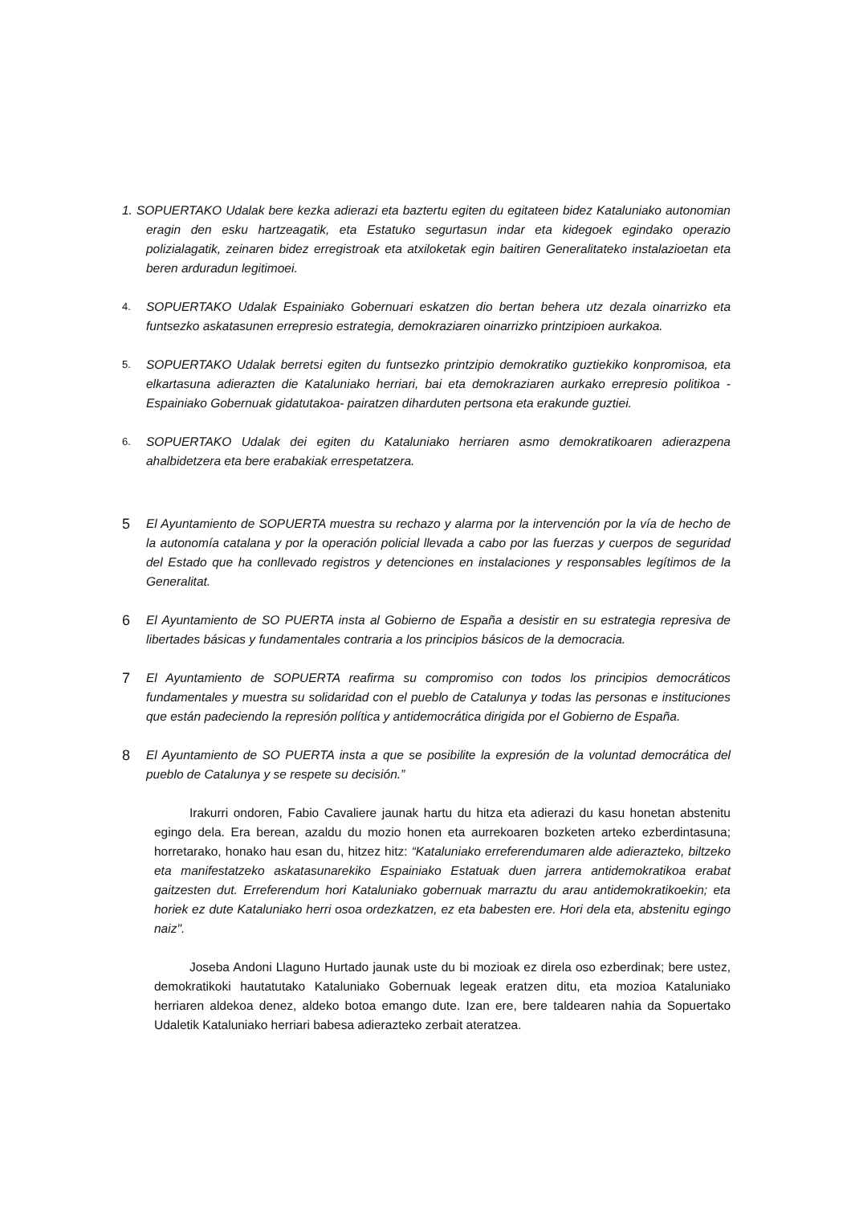1. SOPUERTAKO Udalak bere kezka adierazi eta baztertu egiten du egitateen bidez Kataluniako autonomian eragin den esku hartzeagatik, eta Estatuko segurtasun indar eta kidegoek egindako operazio polizialagatik, zeinaren bidez erregistroak eta atxiloketak egin baitiren Generalitateko instalazioetan eta beren arduradun legitimoei.
4. SOPUERTAKO Udalak Espainiako Gobernuari eskatzen dio bertan behera utz dezala oinarrizko eta funtsezko askatasunen errepresio estrategia, demokraziaren oinarrizko printzipioen aurkakoa.
5. SOPUERTAKO Udalak berretsi egiten du funtsezko printzipio demokratiko guztiekiko konpromisoa, eta elkartasuna adierazten die Kataluniako herriari, bai eta demokraziaren aurkako errepresio politikoa -Espainiako Gobernuak gidatutakoa- pairatzen diharduten pertsona eta erakunde guztiei.
6. SOPUERTAKO Udalak dei egiten du Kataluniako herriaren asmo demokratikoaren adierazpena ahalbidetzera eta bere erabakiak errespetatzera.
5 El Ayuntamiento de SOPUERTA muestra su rechazo y alarma por la intervención por la vía de hecho de la autonomía catalana y por la operación policial llevada a cabo por las fuerzas y cuerpos de seguridad del Estado que ha conllevado registros y detenciones en instalaciones y responsables legítimos de la Generalitat.
6 El Ayuntamiento de SO PUERTA insta al Gobierno de España a desistir en su estrategia represiva de libertades básicas y fundamentales contraria a los principios básicos de la democracia.
7 El Ayuntamiento de SOPUERTA reafirma su compromiso con todos los principios democráticos fundamentales y muestra su solidaridad con el pueblo de Catalunya y todas las personas e instituciones que están padeciendo la represión política y antidemocrática dirigida por el Gobierno de España.
8 El Ayuntamiento de SO PUERTA insta a que se posibilite la expresión de la voluntad democrática del pueblo de Catalunya y se respete su decisión.”
Irakurri ondoren, Fabio Cavaliere jaunak hartu du hitza eta adierazi du kasu honetan abstenitu egingo dela. Era berean, azaldu du mozio honen eta aurrekoaren bozketen arteko ezberdintasuna; horretarako, honako hau esan du, hitzez hitz: “Kataluniako erreferendumaren alde adierazteko, biltzeko eta manifestatzeko askatasunarekiko Espainiako Estatuak duen jarrera antidemokratikoa erabat gaitzesten dut. Erreferendum hori Kataluniako gobernuak marraztu du arau antidemokratikoekin; eta horiek ez dute Kataluniako herri osoa ordezkatzen, ez eta babesten ere. Hori dela eta, abstenitu egingo naiz".
Joseba Andoni Llaguno Hurtado jaunak uste du bi mozioak ez direla oso ezberdinak; bere ustez, demokratikoki hautatutako Kataluniako Gobernuak legeak eratzen ditu, eta mozioa Kataluniako herriaren aldekoa denez, aldeko botoa emango dute. Izan ere, bere taldearen nahia da Sopuertako Udaletik Kataluniako herriari babesa adierazteko zerbait ateratzea.